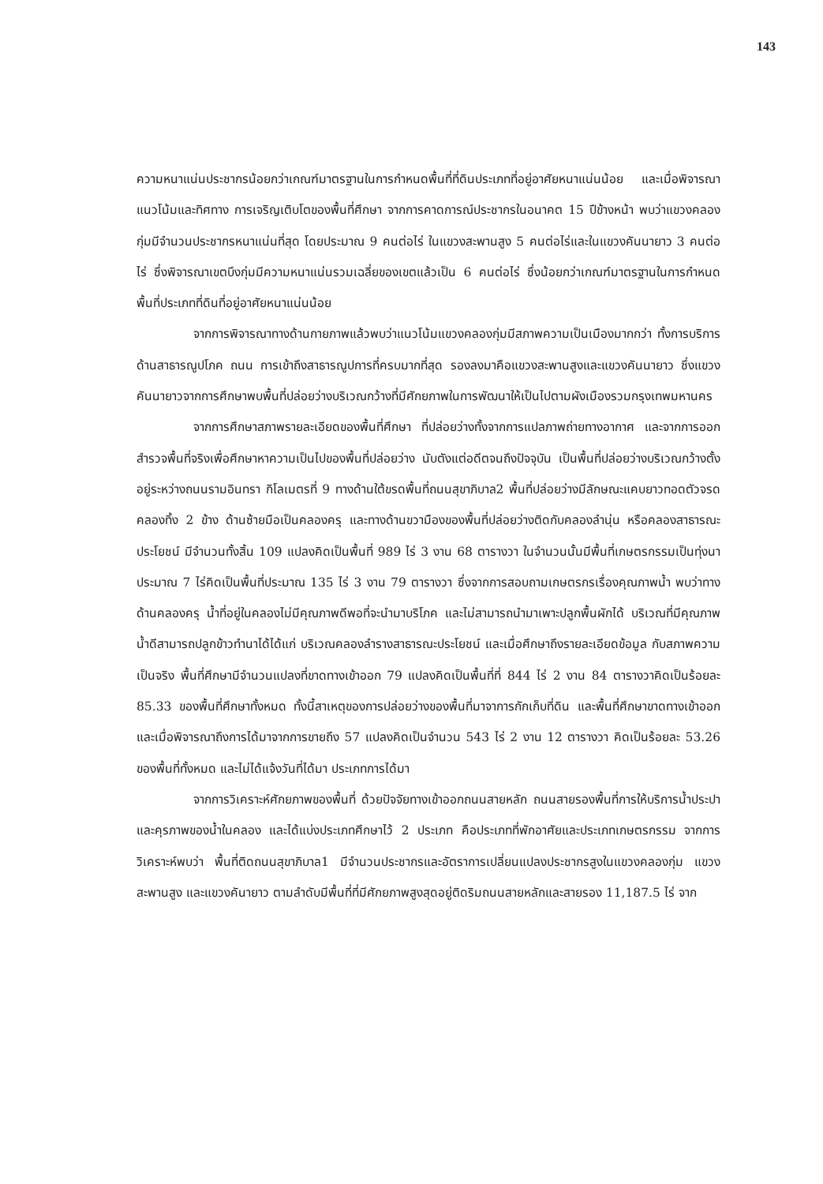143
ความหนาแน่นประชากรน้อยกว่าเกณฑ์มาตรฐานในการกำหนดพื้นที่ที่ดินประเภทที่อยู่อาศัยหนาแน่นน้อย และเมื่อพิจารณาแนวโน้มและทิศทาง การเจริญเติบโตของพื้นที่ศึกษา จากการคาดการณ์ประชากรในอนาคต 15 ปีข้างหน้า พบว่าแขวงคลองกุ่มมีจำนวนประชากรหนาแน่นที่สุด โดยประมาณ 9 คนต่อไร่ ในแขวงสะพานสูง 5 คนต่อไร่และในแขวงคันนายาว 3 คนต่อไร่ ซึ่งพิจารณาเขตบึงกุ่มมีความหนาแน่นรวมเฉลี่ยของเขตแล้วเป็น 6 คนต่อไร่ ซึ่งน้อยกว่าเกณฑ์มาตรฐานในการกำหนดพื้นที่ประเภทที่ดินที่อยู่อาศัยหนาแน่นน้อย
จากการพิจารณาทางด้านกายภาพแล้วพบว่าแนวโน้มแขวงคลองกุ่มมีสภาพความเป็นเมืองมากกว่า ทั้งการบริการด้านสาธารณูปโภค ถนน การเข้าถึงสาธารณูปการที่ครบมากที่สุด รองลงมาคือแขวงสะพานสูงและแขวงคันนายาว ซึ่งแขวงคันนายาวจากการศึกษาพบพื้นที่ปล่อยว่างบริเวณกว้างที่มีศักยภาพในการพัฒนาให้เป็นไปตามผังเมืองรวมกรุงเทพมหานคร
จากการศึกษาสภาพรายละเอียดของพื้นที่ศึกษา ที่ปล่อยว่างทั้งจากการแปลภาพถ่ายทางอากาศ และจากการออกสำรวจพื้นที่จริงเพื่อศึกษาหาความเป็นไปของพื้นที่ปล่อยว่าง นับตังแต่อดีตจนถึงปัจจุบัน เป็นพื้นที่ปล่อยว่างบริเวณกว้างตั้งอยู่ระหว่างถนนรามอินทรา กิโลเมตรที่ 9 ทางด้านใต้ขรดพื้นที่ถนนสุขาภิบาล2 พื้นที่ปล่อยว่างมีลักษณะแคบยาวทอดตัวจรดคลองทิ้ง 2 ข้าง ด้านซ้ายมือเป็นคลองครุ และทางด้านขวามืองของพื้นที่ปล่อยว่างติดกับคลองลำนุ่น หรือคลองสาธารณะประโยชน์ มีจำนวนทั้งสิ้น 109 แปลงคิดเป็นพื้นที่ 989 ไร่ 3 งาน 68 ตารางวา ในจำนวนนั้นมีพื้นที่เกษตรกรรมเป็นทุ่งนาประมาณ 7 ไร่คิดเป็นพื้นที่ประมาณ 135 ไร่ 3 งาน 79 ตารางวา ซึ่งจากการสอบถามเกษตรกรเรื่องคุณภาพน้ำ พบว่าทางด้านคลองครุ น้ำที่อยู่ในคลองไม่มีคุณภาพดีพอที่จะนำมาบริโภค และไม่สามารถนำมาเพาะปลูกพื้นผักได้ บริเวณที่มีคุณภาพน้ำดีสามารถปลูกข้าวทำนาได้ได้แก่ บริเวณคลองลำรางสาธารณะประโยชน์ และเมื่อศึกษาถึงรายละเอียดข้อมูล กับสภาพความเป็นจริง พื้นที่ศึกษามีจำนวนแปลงที่ขาดทางเข้าออก 79 แปลงคิดเป็นพื้นที่ที่ 844 ไร่ 2 งาน 84 ตารางวาคิดเป็นร้อยละ 85.33 ของพื้นที่ศึกษาทั้งหมด ทั้งนี้สาเหตุของการปล่อยว่างของพื้นที่มาจาการกักเก็บที่ดิน และพื้นที่ศึกษาขาดทางเข้าออก และเมื่อพิจารณาถึงการได้มาจากการขายถึง 57 แปลงคิดเป็นจำนวน 543 ไร่ 2 งาน 12 ตารางวา คิดเป็นร้อยละ 53.26 ของพื้นที่ทั้งหมด และไม่ได้แจ้งวันที่ได้มา ประเภทการได้มา
จากการวิเคราะห์ศักยภาพของพื้นที่ ด้วยปัจจัยทางเข้าออกถนนสายหลัก ถนนสายรองพื้นที่การให้บริการน้ำประปาและคุรภาพของน้ำในคลอง และได้แบ่งประเภทศึกษาไว้ 2 ประเภท คือประเภทที่พักอาศัยและประเภทเกษตรกรรม จากการวิเคราะห์พบว่า พื้นที่ติดถนนสุขาภิบาล1 มีจำนวนประชากรและอัตราการเปลี่ยนแปลงประชากรสูงในแขวงคลองกุ่ม แขวงสะพานสูง และแขวงคันายาว ตามลำดับมีพื้นที่ที่มีศักยภาพสูงสุดอยู่ติดริมถนนสายหลักและสายรอง 11,187.5 ไร่ จาก